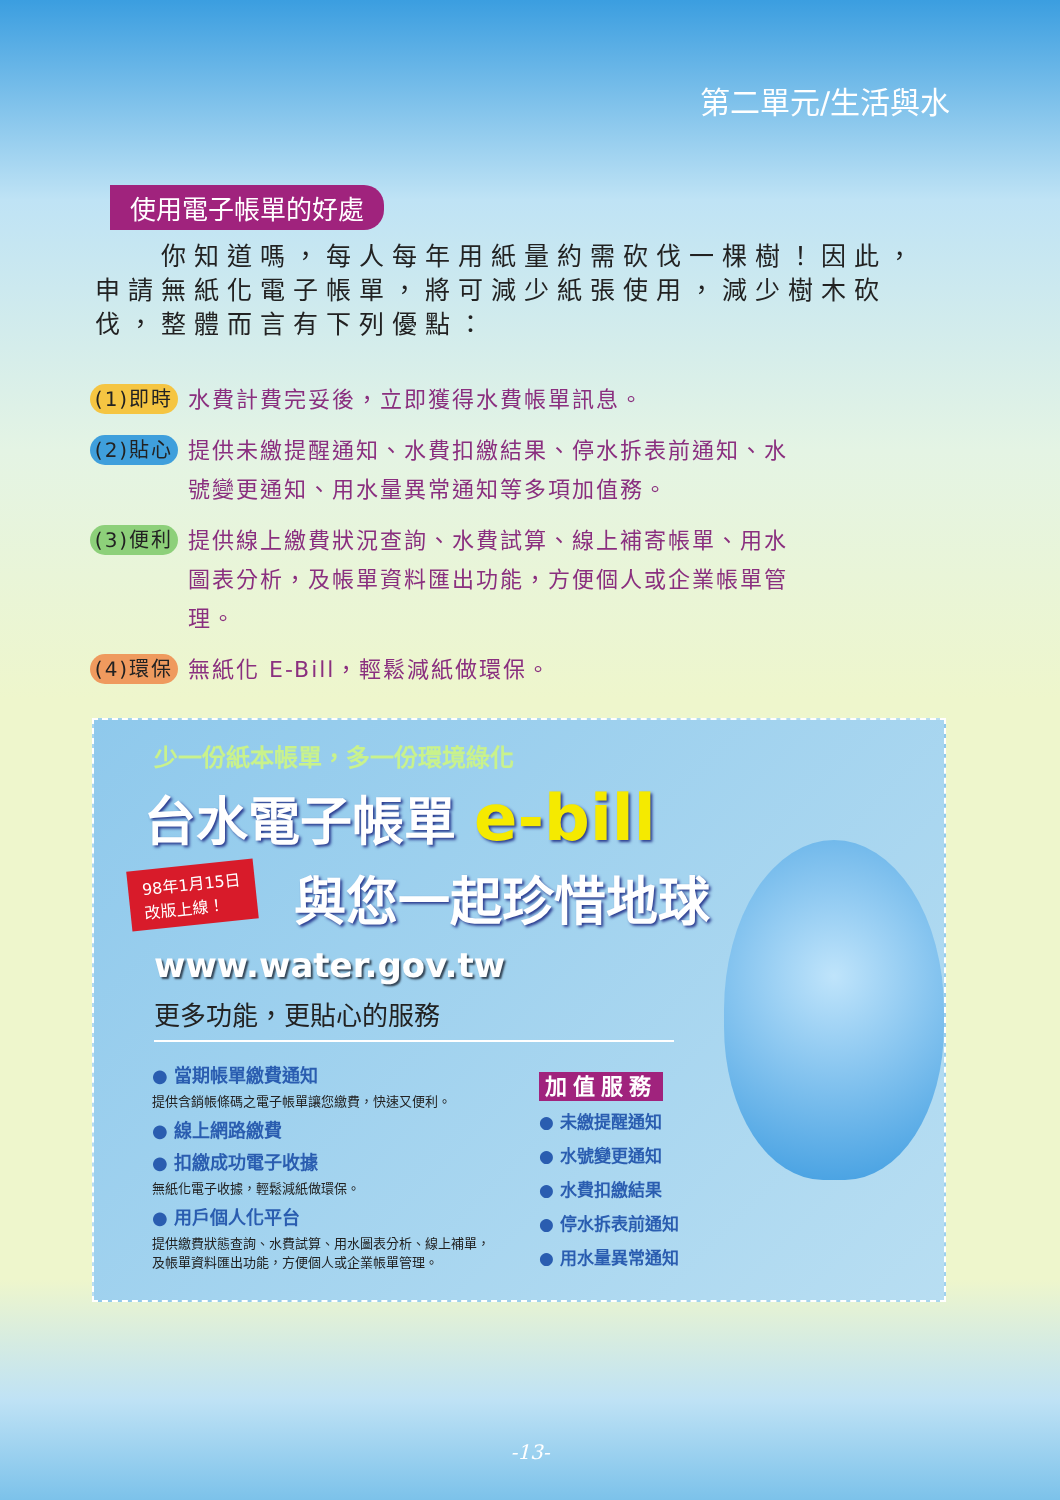第二單元/生活與水
使用電子帳單的好處
　　你知道嗎，每人每年用紙量約需砍伐一棵樹！因此，申請無紙化電子帳單，將可減少紙張使用，減少樹木砍伐，整體而言有下列優點：
(1)即時 水費計費完妥後，立即獲得水費帳單訊息。
(2)貼心 提供未繳提醒通知、水費扣繳結果、停水拆表前通知、水號變更通知、用水量異常通知等多項加值務。
(3)便利 提供線上繳費狀況查詢、水費試算、線上補寄帳單、用水圖表分析，及帳單資料匯出功能，方便個人或企業帳單管理。
(4)環保 無紙化 E-Bill，輕鬆減紙做環保。
少一份紙本帳單，多一份環境綠化
台水電子帳單 e-bill
98年1月15日
改版上線！
與您一起珍惜地球
www.water.gov.tw
更多功能，更貼心的服務
● 當期帳單繳費通知
提供含銷帳條碼之電子帳單讓您繳費，快速又便利。
● 線上網路繳費
● 扣繳成功電子收據
無紙化電子收據，輕鬆減紙做環保。
● 用戶個人化平台
提供繳費狀態查詢、水費試算、用水圖表分析、線上補單，及帳單資料匯出功能，方便個人或企業帳單管理。
加值服務
● 未繳提醒通知
● 水號變更通知
● 水費扣繳結果
● 停水拆表前通知
● 用水量異常通知
-13-